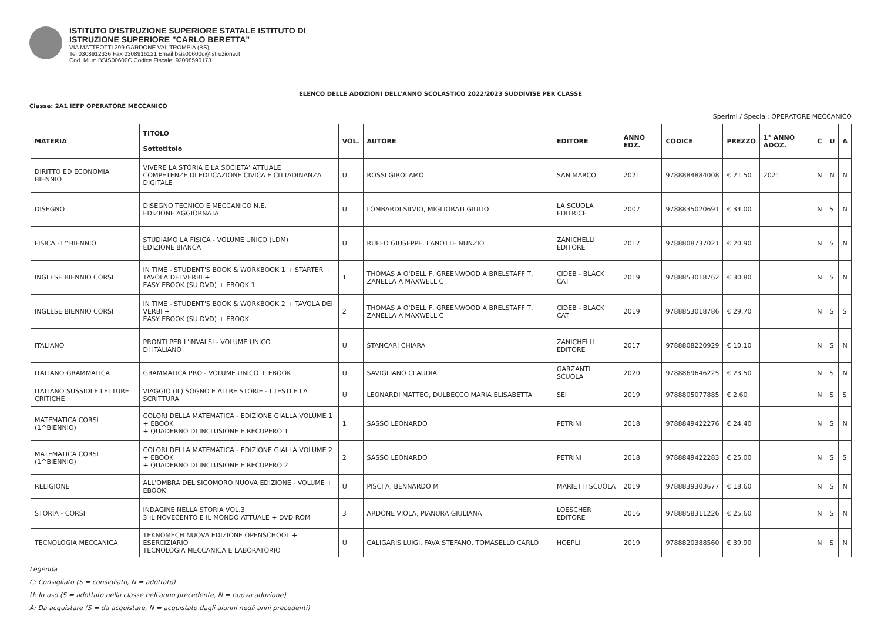ISTITUTO D'ISTRUZIONE SUPERIORE STATALE ISTITUTO DI
ISTRUZIONE SUPERIORE "CARLO BERETTA"
VIA MATTEOTTI 299 GARDONE VAL TROMPIA (BS)
Tel 0308912336 Fax 0308916121 Email bsis00600c@istruzione.it
Cod. Miur: BSIS00600C Codice Fiscale: 92008590173
ELENCO DELLE ADOZIONI DELL'ANNO SCOLASTICO 2022/2023 SUDDIVISE PER CLASSE
Classe: 2A1 IEFP OPERATORE MECCANICO
Sperimi / Special: OPERATORE MECCANICO
| MATERIA | TITOLO Sottotitolo | VOL. | AUTORE | EDITORE | ANNO EDZ. | CODICE | PREZZO | 1° ANNO ADOZ. | C | U | A |
| --- | --- | --- | --- | --- | --- | --- | --- | --- | --- | --- | --- |
| DIRITTO ED ECONOMIA BIENNIO | VIVERE LA STORIA E LA SOCIETA' ATTUALE COMPETENZE DI EDUCAZIONE CIVICA E CITTADINANZA DIGITALE | U | ROSSI GIROLAMO | SAN MARCO | 2021 | 9788884884008 | € 21.50 | 2021 | N | N | N |
| DISEGNO | DISEGNO TECNICO E MECCANICO N.E. EDIZIONE AGGIORNATA | U | LOMBARDI SILVIO, MIGLIORATI GIULIO | LA SCUOLA EDITRICE | 2007 | 9788835020691 | € 34.00 | | N | S | N |
| FISICA -1^BIENNIO | STUDIAMO LA FISICA - VOLUME UNICO (LDM) EDIZIONE BIANCA | U | RUFFO GIUSEPPE, LANOTTE NUNZIO | ZANICHELLI EDITORE | 2017 | 9788808737021 | € 20.90 | | N | S | N |
| INGLESE BIENNIO CORSI | IN TIME - STUDENT'S BOOK & WORKBOOK 1 + STARTER + TAVOLA DEI VERBI + EASY EBOOK (SU DVD) + EBOOK 1 | 1 | THOMAS A O'DELL F, GREENWOOD A BRELSTAFF T, ZANELLA A MAXWELL C | CIDEB - BLACK CAT | 2019 | 9788853018762 | € 30.80 | | N | S | N |
| INGLESE BIENNIO CORSI | IN TIME - STUDENT'S BOOK & WORKBOOK 2 + TAVOLA DEI VERBI + EASY EBOOK (SU DVD) + EBOOK | 2 | THOMAS A O'DELL F, GREENWOOD A BRELSTAFF T, ZANELLA A MAXWELL C | CIDEB - BLACK CAT | 2019 | 9788853018786 | € 29.70 | | N | S | S |
| ITALIANO | PRONTI PER L'INVALSI - VOLUME UNICO DI ITALIANO | U | STANCARI CHIARA | ZANICHELLI EDITORE | 2017 | 9788808220929 | € 10.10 | | N | S | N |
| ITALIANO GRAMMATICA | GRAMMATICA PRO - VOLUME UNICO + EBOOK | U | SAVIGLIANO CLAUDIA | GARZANTI SCUOLA | 2020 | 9788869646225 | € 23.50 | | N | S | N |
| ITALIANO SUSSIDI E LETTURE CRITICHE | VIAGGIO (IL) SOGNO E ALTRE STORIE - I TESTI E LA SCRITTURA | U | LEONARDI MATTEO, DULBECCO MARIA ELISABETTA | SEI | 2019 | 9788805077885 | € 2.60 | | N | S | S |
| MATEMATICA CORSI (1^BIENNIO) | COLORI DELLA MATEMATICA - EDIZIONE GIALLA VOLUME 1 + EBOOK + QUADERNO DI INCLUSIONE E RECUPERO 1 | 1 | SASSO LEONARDO | PETRINI | 2018 | 9788849422276 | € 24.40 | | N | S | N |
| MATEMATICA CORSI (1^BIENNIO) | COLORI DELLA MATEMATICA - EDIZIONE GIALLA VOLUME 2 + EBOOK + QUADERNO DI INCLUSIONE E RECUPERO 2 | 2 | SASSO LEONARDO | PETRINI | 2018 | 9788849422283 | € 25.00 | | N | S | S |
| RELIGIONE | ALL'OMBRA DEL SICOMORO NUOVA EDIZIONE - VOLUME + EBOOK | U | PISCI A, BENNARDO M | MARIETTI SCUOLA | 2019 | 9788839303677 | € 18.60 | | N | S | N |
| STORIA - CORSI | INDAGINE NELLA STORIA VOL.3 3 IL NOVECENTO E IL MONDO ATTUALE + DVD ROM | 3 | ARDONE VIOLA, PIANURA GIULIANA | LOESCHER EDITORE | 2016 | 9788858311226 | € 25.60 | | N | S | N |
| TECNOLOGIA MECCANICA | TEKNOMECH NUOVA EDIZIONE OPENSCHOOL + ESERCIZIARIO TECNOLOGIA MECCANICA E LABORATORIO | U | CALIGARIS LUIGI, FAVA STEFANO, TOMASELLO CARLO | HOEPLI | 2019 | 9788820388560 | € 39.90 | | N | S | N |
Legenda
C: Consigliato (S = consigliato, N = adottato)
U: In uso (S = adottato nella classe nell'anno precedente, N = nuova adozione)
A: Da acquistare (S = da acquistare, N = acquistato dagli alunni negli anni precedenti)